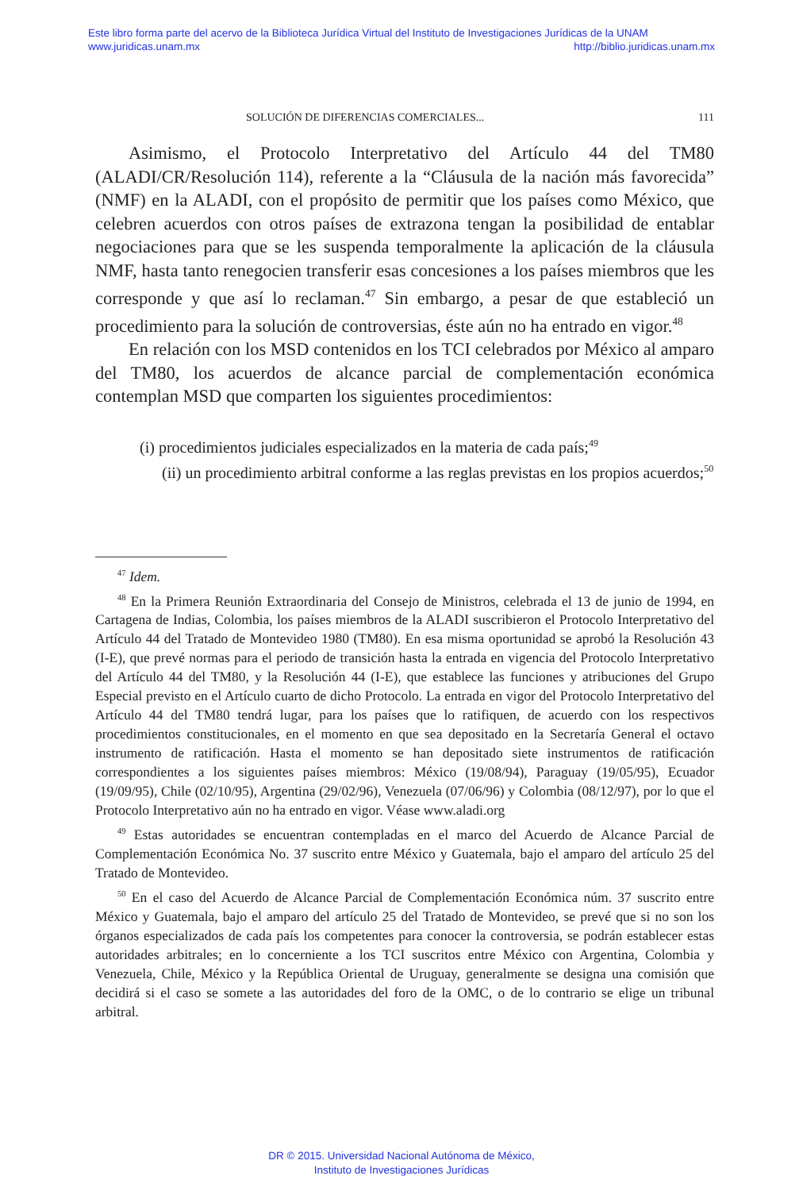Este libro forma parte del acervo de la Biblioteca Jurídica Virtual del Instituto de Investigaciones Jurídicas de la UNAM
www.juridicas.unam.mx http://biblio.juridicas.unam.mx
SOLUCIÓN DE DIFERENCIAS COMERCIALES... 111
Asimismo, el Protocolo Interpretativo del Artículo 44 del TM80 (ALADI/CR/Resolución 114), referente a la “Cláusula de la nación más favorecida” (NMF) en la ALADI, con el propósito de permitir que los países como México, que celebren acuerdos con otros países de extrazona tengan la posibilidad de entablar negociaciones para que se les suspenda temporalmente la aplicación de la cláusula NMF, hasta tanto renegocien transferir esas concesiones a los países miembros que les corresponde y que así lo reclaman.<sup>47</sup> Sin embargo, a pesar de que estableció un procedimiento para la solución de controversias, éste aún no ha entrado en vigor.<sup>48</sup>
En relación con los MSD contenidos en los TCI celebrados por México al amparo del TM80, los acuerdos de alcance parcial de complementación económica contemplan MSD que comparten los siguientes procedimientos:
(i) procedimientos judiciales especializados en la materia de cada país;<sup>49</sup>
(ii) un procedimiento arbitral conforme a las reglas previstas en los propios acuerdos;<sup>50</sup>
<sup>47</sup> Idem.
<sup>48</sup> En la Primera Reunión Extraordinaria del Consejo de Ministros, celebrada el 13 de junio de 1994, en Cartagena de Indias, Colombia, los países miembros de la ALADI suscribieron el Protocolo Interpretativo del Artículo 44 del Tratado de Montevideo 1980 (TM80). En esa misma oportunidad se aprobó la Resolución 43 (I-E), que prevé normas para el periodo de transición hasta la entrada en vigencia del Protocolo Interpretativo del Artículo 44 del TM80, y la Resolución 44 (I-E), que establece las funciones y atribuciones del Grupo Especial previsto en el Artículo cuarto de dicho Protocolo. La entrada en vigor del Protocolo Interpretativo del Artículo 44 del TM80 tendrá lugar, para los países que lo ratifiquen, de acuerdo con los respectivos procedimientos constitucionales, en el momento en que sea depositado en la Secretaría General el octavo instrumento de ratificación. Hasta el momento se han depositado siete instrumentos de ratificación correspondientes a los siguientes países miembros: México (19/08/94), Paraguay (19/05/95), Ecuador (19/09/95), Chile (02/10/95), Argentina (29/02/96), Venezuela (07/06/96) y Colombia (08/12/97), por lo que el Protocolo Interpretativo aún no ha entrado en vigor. Véase www.aladi.org
<sup>49</sup> Estas autoridades se encuentran contempladas en el marco del Acuerdo de Alcance Parcial de Complementación Económica No. 37 suscrito entre México y Guatemala, bajo el amparo del artículo 25 del Tratado de Montevideo.
<sup>50</sup> En el caso del Acuerdo de Alcance Parcial de Complementación Económica núm. 37 suscrito entre México y Guatemala, bajo el amparo del artículo 25 del Tratado de Montevideo, se prevé que si no son los órganos especializados de cada país los competentes para conocer la controversia, se podrán establecer estas autoridades arbitrales; en lo concerniente a los TCI suscritos entre México con Argentina, Colombia y Venezuela, Chile, México y la República Oriental de Uruguay, generalmente se designa una comisión que decidirá si el caso se somete a las autoridades del foro de la OMC, o de lo contrario se elige un tribunal arbitral.
DR © 2015. Universidad Nacional Autónoma de México,
Instituto de Investigaciones Jurídicas